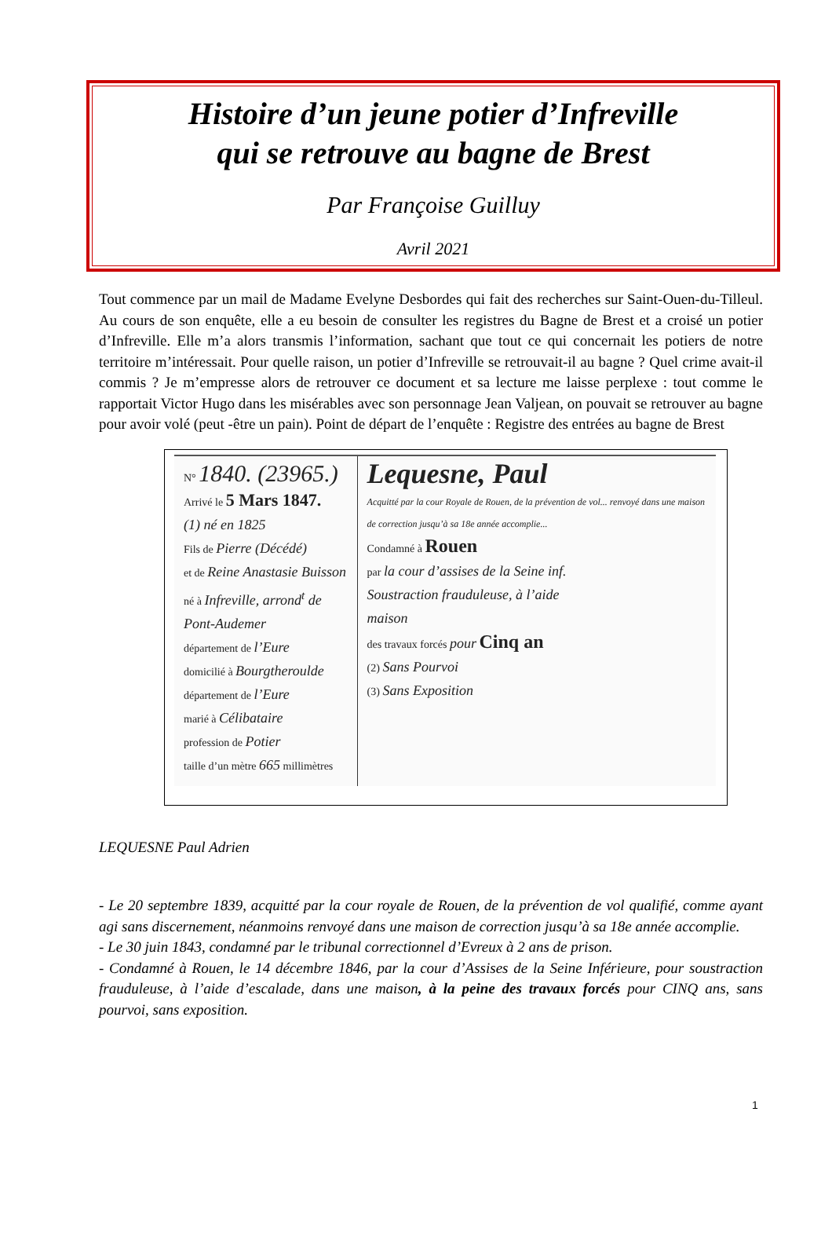Histoire d’un jeune potier d’Infreville
qui se retrouve au bagne de Brest
Par Françoise Guilluy
Avril 2021
Tout commence par un mail de Madame Evelyne Desbordes qui fait des recherches sur Saint-Ouen-du-Tilleul. Au cours de son enquête, elle a eu besoin de consulter les registres du Bagne de Brest et a croisé un potier d’Infreville. Elle m’a alors transmis l’information, sachant que tout ce qui concernait les potiers de notre territoire m’intéressait. Pour quelle raison, un potier d’Infreville se retrouvait-il au bagne ? Quel crime avait-il commis ? Je m’empresse alors de retrouver ce document et sa lecture me laisse perplexe : tout comme le rapportait Victor Hugo dans les misérables avec son personnage Jean Valjean, on pouvait se retrouver au bagne pour avoir volé (peut -être un pain). Point de départ de l’enquête : Registre des entrées au bagne de Brest
N° 1840. (23965.)
Arrivé le 5 Mars 1847.
(1) né en 1825
Fils de Pierre (Décédé)
et de Reine Anastasie Buisson
né à Infreville, arrond<sup>t</sup> de Pont-Audemer
département de l’Eure
domicilié à Bourgtheroulde
département de l’Eure
marié à Célibataire
profession de Potier
taille d’un mètre 665 millimètres
Lequesne, Paul
Acquitté par la cour Royale de Rouen, de la prévention de vol... renvoyé dans une maison de correction jusqu’à sa 18e année accomplie...
Condamné à Rouen
par la cour d’assises de la Seine inf.
Soustraction frauduleuse, à l’aide
maison
des travaux forcés pour Cinq an
(2) Sans Pourvoi
(3) Sans Exposition
LEQUESNE Paul Adrien
- Le 20 septembre 1839, acquitté par la cour royale de Rouen, de la prévention de vol qualifié, comme ayant agi sans discernement, néanmoins renvoyé dans une maison de correction jusqu’à sa 18e année accomplie.
- Le 30 juin 1843, condamné par le tribunal correctionnel d’Evreux à 2 ans de prison.
- Condamné à Rouen, le 14 décembre 1846, par la cour d’Assises de la Seine Inférieure, pour soustraction frauduleuse, à l’aide d’escalade, dans une maison, à la peine des travaux forcés pour CINQ ans, sans pourvoi, sans exposition.
1